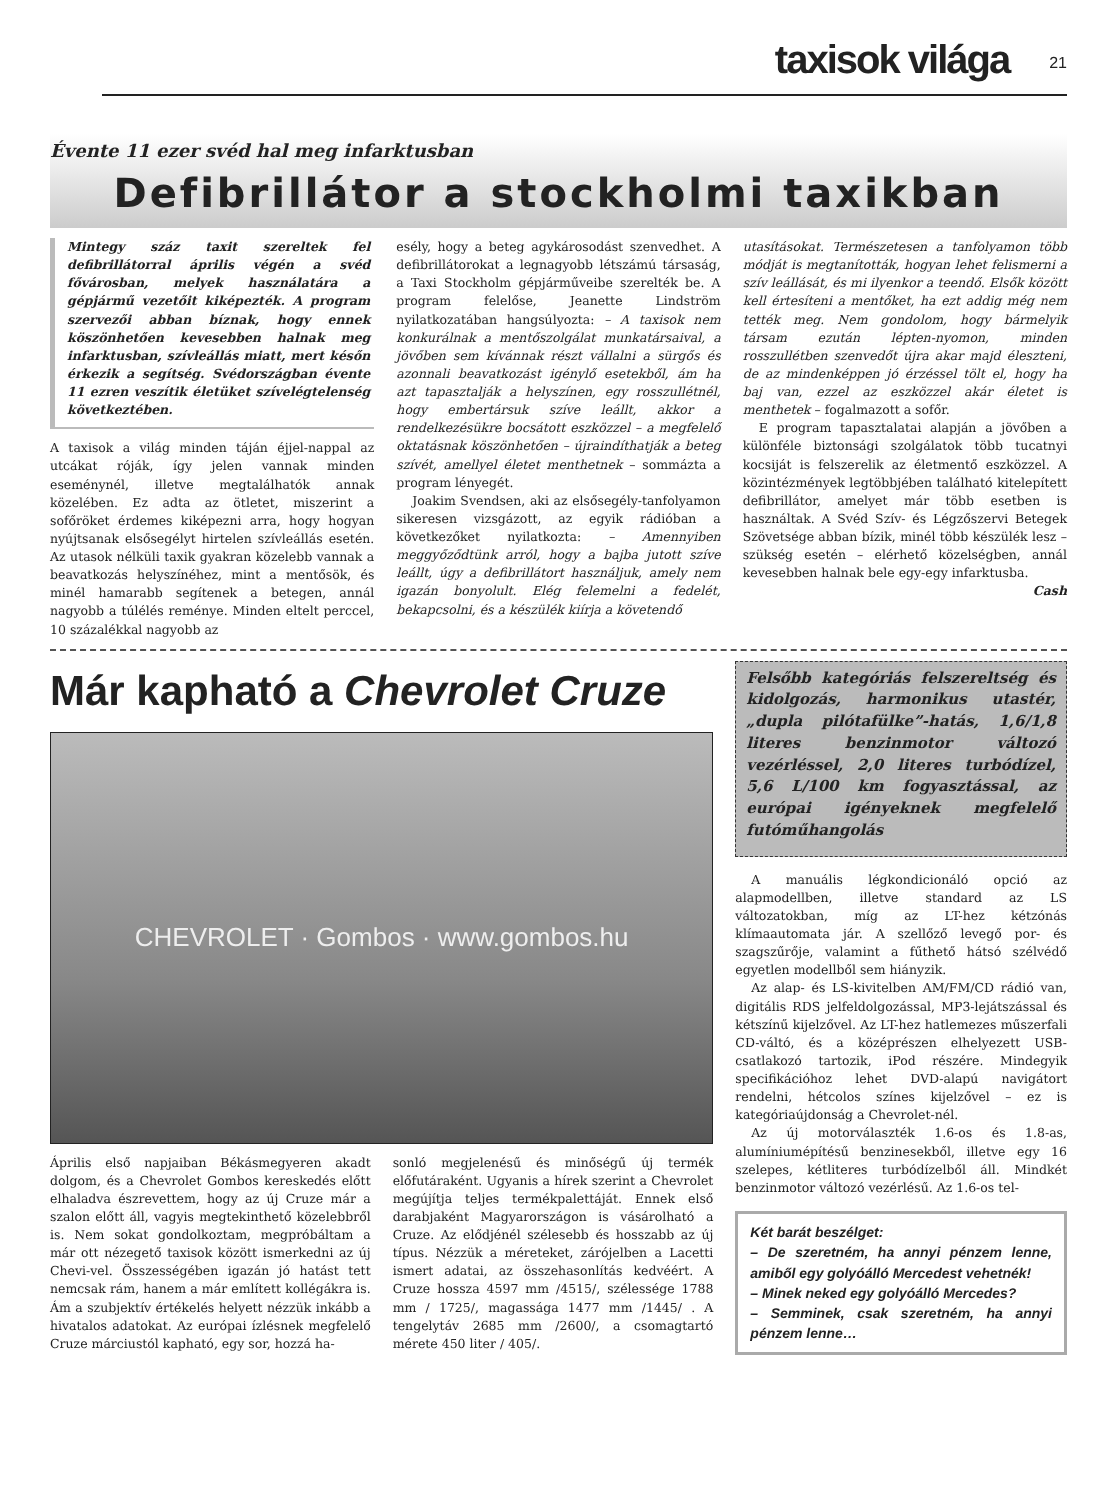taxisok világa 21
Évente 11 ezer svéd hal meg infarktusban
Defibrillátor a stockholmi taxikban
Mintegy száz taxit szereltek fel defibrillátorral április végén a svéd fővárosban, melyek használatára a gépjármű vezetőit kiképezték. A program szervezői abban bíznak, hogy ennek köszönhetően kevesebben halnak meg infarktusban, szívleállás miatt, mert későn érkezik a segítség. Svédországban évente 11 ezren veszítik életüket szívelégtelenség következtében.
A taxisok a világ minden táján éjjel-nappal az utcákat róják, így jelen vannak minden eseménynél, illetve megtalálhatók annak közelében. Ez adta az ötletet, miszerint a sofőröket érdemes kiképezni arra, hogy hogyan nyújtsanak elsősegélyt hirtelen szívleállás esetén. Az utasok nélküli taxik gyakran közelebb vannak a beavatkozás helyszínéhez, mint a mentősök, és minél hamarabb segítenek a betegen, annál nagyobb a túlélés reménye. Minden eltelt perccel, 10 százalékkal nagyobb az
esély, hogy a beteg agykárosodást szenvedhet. A defibrillátorokat a legnagyobb létszámú társaság, a Taxi Stockholm gépjárműveibe szerelték be. A program felelőse, Jeanette Lindström nyilatkozatában hangsúlyozta: – A taxisok nem konkurálnak a mentőszolgálat munkatársaival, a jövőben sem kívánnak részt vállalni a sürgős és azonnali beavatkozást igénylő esetekből, ám ha azt tapasztalják a helyszínen, egy rosszullétnél, hogy embertársuk szíve leállt, akkor a rendelkezésükre bocsátott eszközzel – a megfelelő oktatásnak köszönhetően – újraindíthatják a beteg szívét, amellyel életet menthetnek – sommázta a program lényegét.
Joakim Svendsen, aki az elsősegély-tanfolyamon sikeresen vizsgázott, az egyik rádióban a következőket nyilatkozta: – Amennyiben meggyőződtünk arról, hogy a bajba jutott szíve leállt, úgy a defibrillátort használjuk, amely nem igazán bonyolult. Elég felemelni a fedelét, bekapcsolni, és a készülék kiírja a követendő
utasításokat. Természetesen a tanfolyamon több módját is megtanították, hogyan lehet felismerni a szív leállását, és mi ilyenkor a teendő. Elsők között kell értesíteni a mentőket, ha ezt addig még nem tették meg. Nem gondolom, hogy bármelyik társam ezután lépten-nyomon, minden rosszullétben szenvedőt újra akar majd éleszteni, de az mindenképpen jó érzéssel tölt el, hogy ha baj van, ezzel az eszközzel akár életet is menthetek – fogalmazott a sofőr.
E program tapasztalatai alapján a jövőben a különféle biztonsági szolgálatok több tucatnyi kocsiját is felszerelik az életmentő eszközzel. A közintézmények legtöbbjében található kitelepített defibrillátor, amelyet már több esetben is használtak. A Svéd Szív- és Légzőszervi Betegek Szövetsége abban bízik, minél több készülék lesz – szükség esetén – elérhető közelségben, annál kevesebben halnak bele egy-egy infarktusba.
Cash
Már kapható a Chevrolet Cruze
CHEVROLET · Gombos · www.gombos.hu
Április első napjaiban Békásmegyeren akadt dolgom, és a Chevrolet Gombos kereskedés előtt elhaladva észrevettem, hogy az új Cruze már a szalon előtt áll, vagyis megtekinthető közelebbről is. Nem sokat gondolkoztam, megpróbáltam a már ott nézegető taxisok között ismerkedni az új Chevi-vel. Összességében igazán jó hatást tett nemcsak rám, hanem a már említett kollégákra is. Ám a szubjektív értékelés helyett nézzük inkább a hivatalos adatokat. Az európai ízlésnek megfelelő Cruze márciustól kapható, egy sor, hozzá ha-
sonló megjelenésű és minőségű új termék előfutáraként. Ugyanis a hírek szerint a Chevrolet megújítja teljes termékpalettáját. Ennek első darabjaként Magyarországon is vásárolható a Cruze. Az elődjénél szélesebb és hosszabb az új típus. Nézzük a méreteket, zárójelben a Lacetti ismert adatai, az összehasonlítás kedvéért. A Cruze hossza 4597 mm /4515/, szélessége 1788 mm / 1725/, magassága 1477 mm /1445/ . A tengelytáv 2685 mm /2600/, a csomagtartó mérete 450 liter / 405/.
Felsőbb kategóriás felszereltség és kidolgozás, harmonikus utastér, „dupla pilótafülke”-hatás, 1,6/1,8 literes benzinmotor változó vezérléssel, 2,0 literes turbódízel, 5,6 L/100 km fogyasztással, az európai igényeknek megfelelő futóműhangolás
A manuális légkondicionáló opció az alapmodellben, illetve standard az LS változatokban, míg az LT-hez kétzónás klímaautomata jár. A szellőző levegő por- és szagszűrője, valamint a fűthető hátsó szélvédő egyetlen modellből sem hiányzik.
Az alap- és LS-kivitelben AM/FM/CD rádió van, digitális RDS jelfeldolgozással, MP3-lejátszással és kétszínű kijelzővel. Az LT-hez hatlemezes műszerfali CD-váltó, és a középrészen elhelyezett USB-csatlakozó tartozik, iPod részére. Mindegyik specifikációhoz lehet DVD-alapú navigátort rendelni, hétcolos színes kijelzővel – ez is kategóriaújdonság a Chevrolet-nél.
Az új motorválaszték 1.6-os és 1.8-as, alumíniumépítésű benzinesekből, illetve egy 16 szelepes, kétliteres turbódízelből áll. Mindkét benzinmotor változó vezérlésű. Az 1.6-os tel-
Két barát beszélget:
– De szeretném, ha annyi pénzem lenne, amiből egy golyóálló Mercedest vehetnék!
– Minek neked egy golyóálló Mercedes?
– Semminek, csak szeretném, ha annyi pénzem lenne…